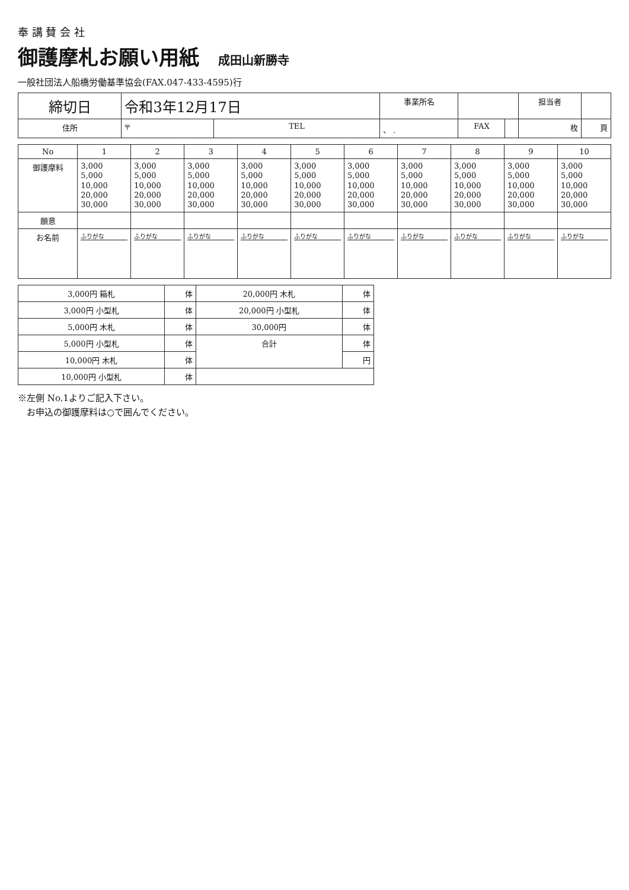奉 講 賛 会 社
御護摩札お願い用紙 成田山新勝寺
一般社団法人船橋労働基準協会(FAX.047-433-4595)行
| 締切日 | 令和3年12月17日 | | 事業所名 | | | 担当者 | |
| 住所 | 〒 | TEL | 、 . | FAX | | 枚 | 頁 |
| No | 1 | 2 | 3 | 4 | 5 | 6 | 7 | 8 | 9 | 10 |
| --- | --- | --- | --- | --- | --- | --- | --- | --- | --- | --- |
| 御護摩料 | 3,000 5,000 10,000 20,000 30,000 | 3,000 5,000 10,000 20,000 30,000 | 3,000 5,000 10,000 20,000 30,000 | 3,000 5,000 10,000 20,000 30,000 | 3,000 5,000 10,000 20,000 30,000 | 3,000 5,000 10,000 20,000 30,000 | 3,000 5,000 10,000 20,000 30,000 | 3,000 5,000 10,000 20,000 30,000 | 3,000 5,000 10,000 20,000 30,000 | 3,000 5,000 10,000 20,000 30,000 |
| 願意 | | | | | | | | | | |
| お名前 | ふりがな | ふりがな | ふりがな | ふりがな | ふりがな | ふりがな | ふりがな | ふりがな | ふりがな | ふりがな |
| 3,000円 箱札 | 体 | 20,000円 木札 | 体 |
| 3,000円 小型札 | 体 | 20,000円 小型札 | 体 |
| 5,000円 木札 | 体 | 30,000円 | 体 |
| 5,000円 小型札 | 体 | 合計 | 体 |
| 10,000円 木札 | 体 | | 円 |
| 10,000円 小型札 | 体 | | |
※左側 No.1よりご記入下さい。
　お申込の御護摩料は○で囲んでください。